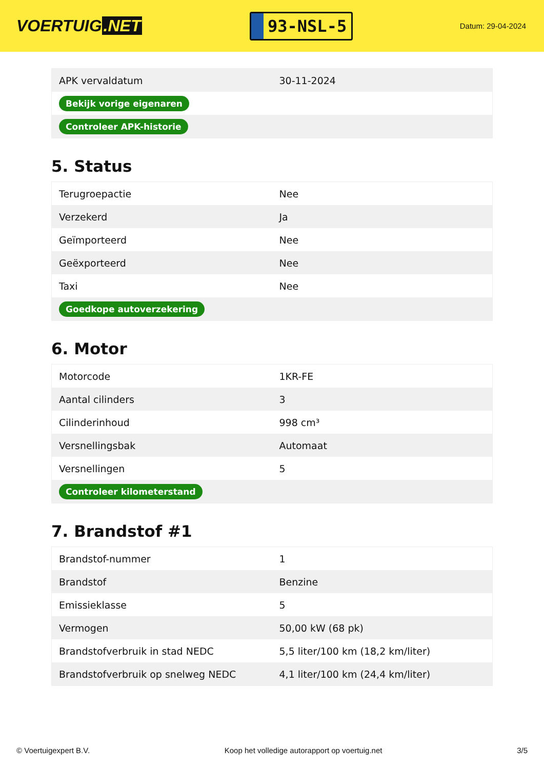VOERTUIG.NET
93-NSL-5
Datum: 29-04-2024
| APK vervaldatum | 30-11-2024 |
| Bekijk vorige eigenaren | |
| Controleer APK-historie | |
5. Status
| Terugroepactie | Nee |
| Verzekerd | Ja |
| Geïmporteerd | Nee |
| Geëxporteerd | Nee |
| Taxi | Nee |
| Goedkope autoverzekering | |
6. Motor
| Motorcode | 1KR-FE |
| Aantal cilinders | 3 |
| Cilinderinhoud | 998 cm³ |
| Versnellingsbak | Automaat |
| Versnellingen | 5 |
| Controleer kilometerstand | |
7. Brandstof #1
| Brandstof-nummer | 1 |
| Brandstof | Benzine |
| Emissieklasse | 5 |
| Vermogen | 50,00 kW (68 pk) |
| Brandstofverbruik in stad NEDC | 5,5 liter/100 km (18,2 km/liter) |
| Brandstofverbruik op snelweg NEDC | 4,1 liter/100 km (24,4 km/liter) |
© Voertuigexpert B.V. Koop het volledige autorapport op voertuig.net 3/5